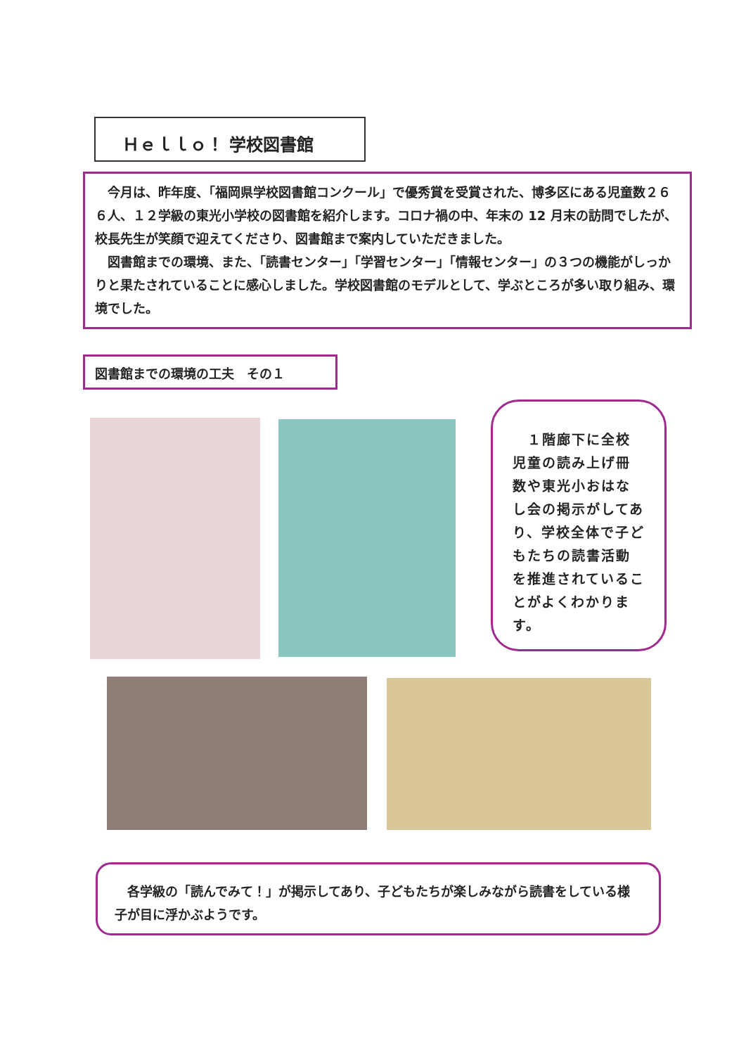Ｈｅｌｌｏ！ 学校図書館
　今月は、昨年度、「福岡県学校図書館コンクール」で優秀賞を受賞された、博多区にある児童数２６６人、１２学級の東光小学校の図書館を紹介します。コロナ禍の中、年末の 12 月末の訪問でしたが、校長先生が笑顔で迎えてくださり、図書館まで案内していただきました。
　図書館までの環境、また、「読書センター」「学習センター」「情報センター」の３つの機能がしっかりと果たされていることに感心しました。学校図書館のモデルとして、学ぶところが多い取り組み、環境でした。
図書館までの環境の工夫　その１
　１階廊下に全校児童の読み上げ冊数や東光小おはなし会の掲示がしてあり、学校全体で子どもたちの読書活動を推進されていることがよくわかります。
　各学級の「読んでみて！」が掲示してあり、子どもたちが楽しみながら読書をしている様子が目に浮かぶようです。